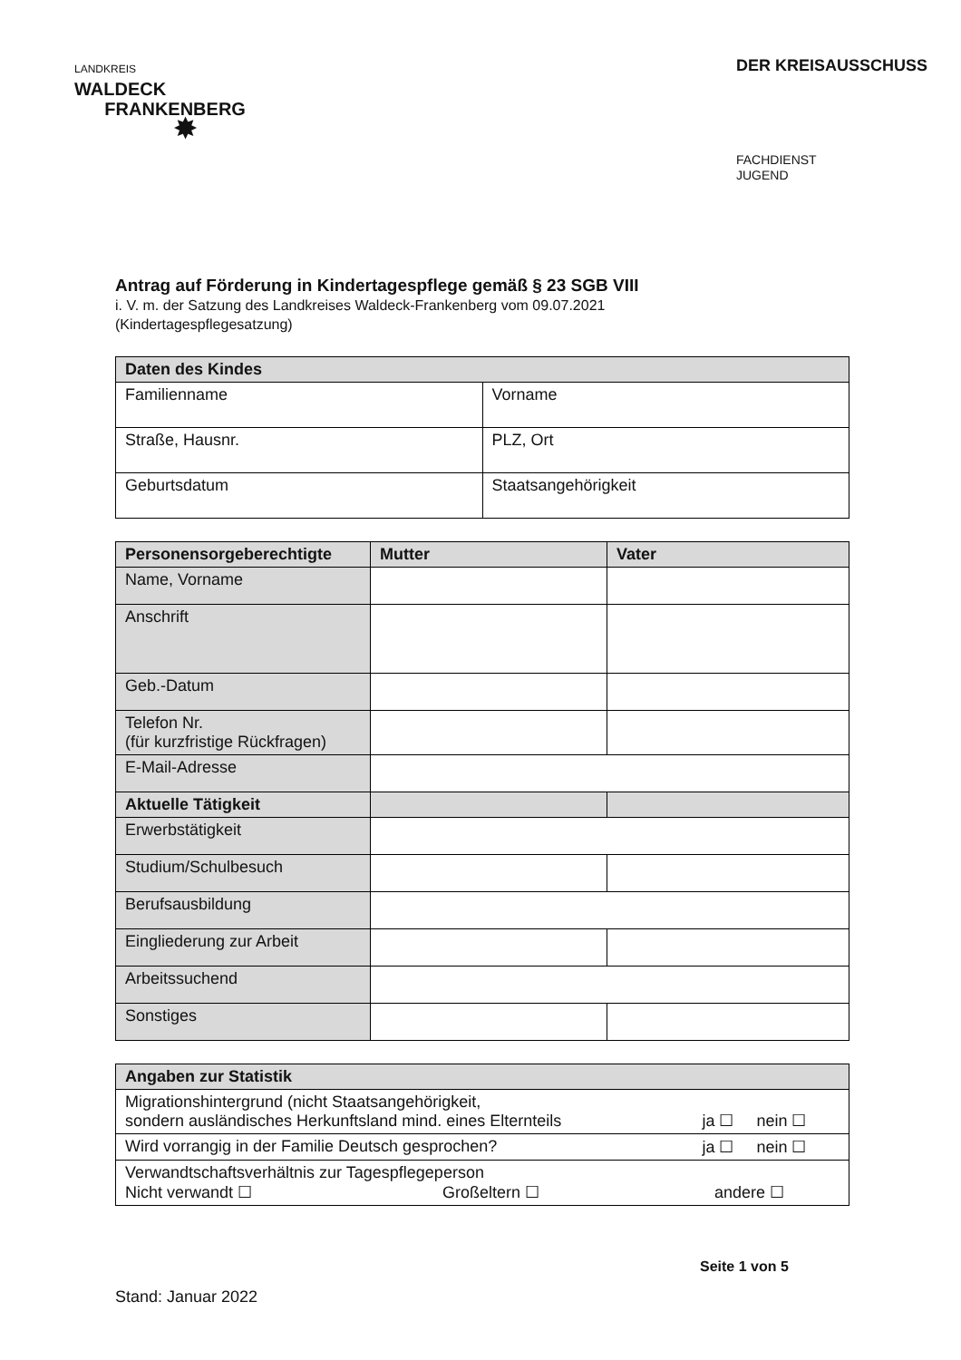LANDKREIS
WALDECK
FRANKENBERG
✸
DER KREISAUSSCHUSS
FACHDIENST
JUGEND
Antrag auf Förderung in Kindertagespflege gemäß § 23 SGB VIII
i. V. m. der Satzung des Landkreises Waldeck-Frankenberg vom 09.07.2021
(Kindertagespflegesatzung)
| Daten des Kindes | |
| --- | --- |
| Familienname | Vorname |
| Straße, Hausnr. | PLZ, Ort |
| Geburtsdatum | Staatsangehörigkeit |
| Personensorgeberechtigte | Mutter | Vater |
| --- | --- | --- |
| Name, Vorname | | |
| Anschrift | | |
| Geb.-Datum | | |
| Telefon Nr. (für kurzfristige Rückfragen) | | |
| E-Mail-Adresse | | |
| Aktuelle Tätigkeit | | |
| Erwerbstätigkeit | | |
| Studium/Schulbesuch | | |
| Berufsausbildung | | |
| Eingliederung zur Arbeit | | |
| Arbeitssuchend | | |
| Sonstiges | | |
| Angaben zur Statistik | |
| --- | --- |
| Migrationshintergrund (nicht Staatsangehörigkeit, sondern ausländisches Herkunftsland mind. eines Elternteils | ja ☐ nein ☐ |
| Wird vorrangig in der Familie Deutsch gesprochen? | ja ☐ nein ☐ |
| Verwandtschaftsverhältnis zur Tagespflegeperson Nicht verwandt ☐ Großeltern ☐ andere ☐ | |
Seite 1 von 5
Stand: Januar 2022